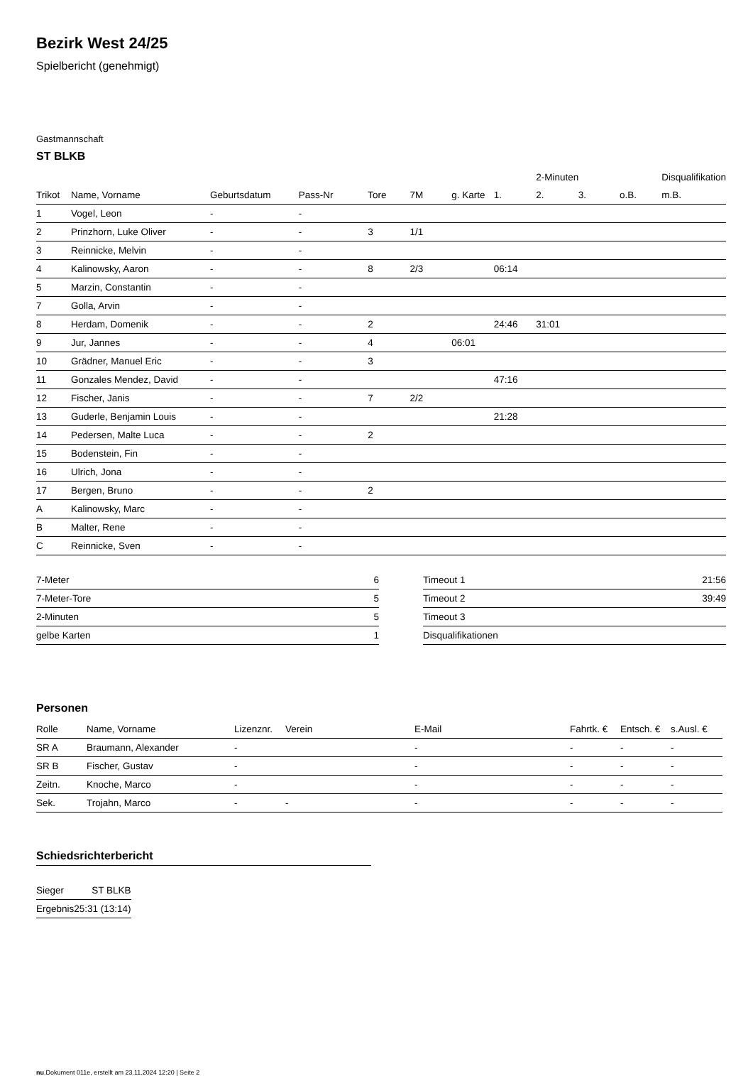Bezirk West 24/25
Spielbericht (genehmigt)
Gastmannschaft
ST BLKB
| | | | | | | | | 2-Minuten | | | Disqualifikation |
| --- | --- | --- | --- | --- | --- | --- | --- | --- | --- | --- | --- |
| Trikot | Name, Vorname | Geburtsdatum | Pass-Nr | Tore | 7M | g. Karte | 1. | 2. | 3. | o.B. | m.B. |
| 1 | Vogel, Leon | - | - | | | | | | | | |
| 2 | Prinzhorn, Luke Oliver | - | - | 3 | 1/1 | | | | | | |
| 3 | Reinnicke, Melvin | - | - | | | | | | | | |
| 4 | Kalinowsky, Aaron | - | - | 8 | 2/3 | | 06:14 | | | | |
| 5 | Marzin, Constantin | - | - | | | | | | | | |
| 7 | Golla, Arvin | - | - | | | | | | | | |
| 8 | Herdam, Domenik | - | - | 2 | | | 24:46 | 31:01 | | | |
| 9 | Jur, Jannes | - | - | 4 | | 06:01 | | | | | |
| 10 | Grädner, Manuel Eric | - | - | 3 | | | | | | | |
| 11 | Gonzales Mendez, David | - | - | | | | 47:16 | | | | |
| 12 | Fischer, Janis | - | - | 7 | 2/2 | | | | | | |
| 13 | Guderle, Benjamin Louis | - | - | | | | 21:28 | | | | |
| 14 | Pedersen, Malte Luca | - | - | 2 | | | | | | | |
| 15 | Bodenstein, Fin | - | - | | | | | | | | |
| 16 | Ulrich, Jona | - | - | | | | | | | | |
| 17 | Bergen, Bruno | - | - | 2 | | | | | | | |
| A | Kalinowsky, Marc | - | - | | | | | | | | |
| B | Malter, Rene | - | - | | | | | | | | |
| C | Reinnicke, Sven | - | - | | | | | | | | |
| 7-Meter | 6 |
| 7-Meter-Tore | 5 |
| 2-Minuten | 5 |
| gelbe Karten | 1 |
| Timeout 1 | 21:56 |
| Timeout 2 | 39:49 |
| Timeout 3 | |
| Disqualifikationen | |
Personen
| Rolle | Name, Vorname | Lizenznr. | Verein | E-Mail | Fahrtk. € | Entsch. € | s.Ausl. € |
| --- | --- | --- | --- | --- | --- | --- | --- |
| SR A | Braumann, Alexander | - | | - | - | - | - |
| SR B | Fischer, Gustav | - | | - | - | - | - |
| Zeitn. | Knoche, Marco | - | | - | - | - | - |
| Sek. | Trojahn, Marco | - | - | - | - | - | - |
Schiedsrichterbericht
| Sieger | ST BLKB |
| Ergebnis | 25:31 (13:14) |
nu.Dokument 011e, erstellt am 23.11.2024 12:20 | Seite 2